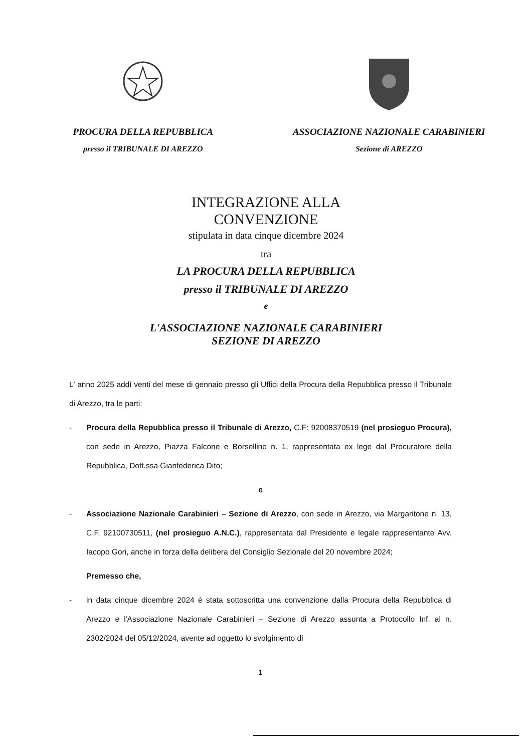PROCURA DELLA REPUBBLICA
presso il TRIBUNALE DI AREZZO
ASSOCIAZIONE NAZIONALE CARABINIERI
Sezione di AREZZO
INTEGRAZIONE ALLA
CONVENZIONE
stipulata in data cinque dicembre 2024
tra
LA PROCURA DELLA REPUBBLICA
presso il TRIBUNALE DI AREZZO
e
L'ASSOCIAZIONE NAZIONALE CARABINIERI
SEZIONE DI AREZZO
L' anno 2025 addì venti del mese di gennaio presso gli Uffici della Procura della Repubblica presso il Tribunale di Arezzo, tra le parti:
- Procura della Repubblica presso il Tribunale di Arezzo, C.F: 92008370519 (nel prosieguo Procura), con sede in Arezzo, Piazza Falcone e Borsellino n. 1, rappresentata ex lege dal Procuratore della Repubblica, Dott.ssa Gianfederica Dito;
e
- Associazione Nazionale Carabinieri – Sezione di Arezzo, con sede in Arezzo, via Margaritone n. 13, C.F. 92100730511, (nel prosieguo A.N.C.), rappresentata dal Presidente e legale rappresentante Avv. Iacopo Gori, anche in forza della delibera del Consiglio Sezionale del 20 novembre 2024;
Premesso che,
- in data cinque dicembre 2024 è stata sottoscritta una convenzione dalla Procura della Repubblica di Arezzo e l'Associazione Nazionale Carabinieri – Sezione di Arezzo assunta a Protocollo Inf. al n. 2302/2024 del 05/12/2024, avente ad oggetto lo svolgimento di
1